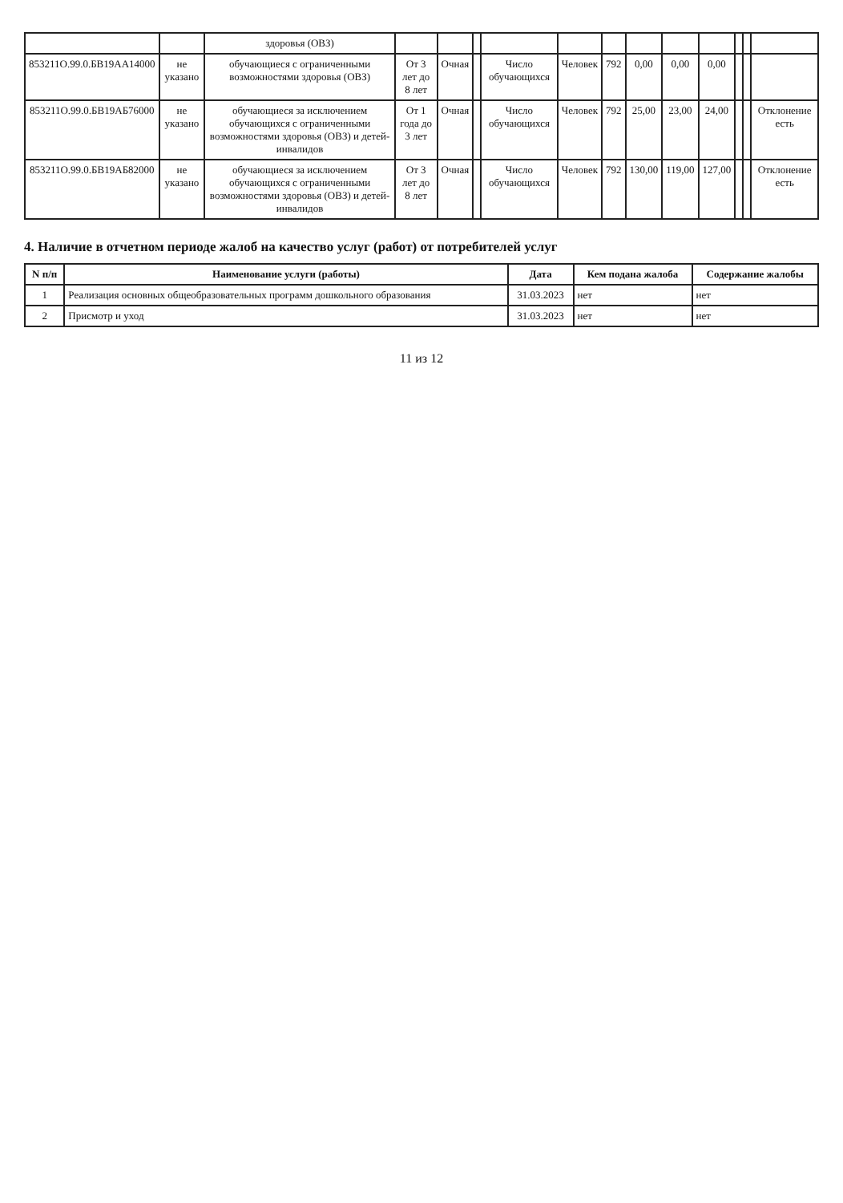| | | здоровья (ОВЗ) | | | | | | | | | | | | |
| 853211О.99.0.БВ19АА14000 | не указано | обучающиеся с ограниченными возможностями здоровья (ОВЗ) | От 3 лет до 8 лет | Очная | | Число обучающихся | Человек | 792 | 0,00 | 0,00 | 0,00 | | | |
| 853211О.99.0.БВ19АБ76000 | не указано | обучающиеся за исключением обучающихся с ограниченными возможностями здоровья (ОВЗ) и детей-инвалидов | От 1 года до 3 лет | Очная | | Число обучающихся | Человек | 792 | 25,00 | 23,00 | 24,00 | | | Отклонение есть |
| 853211О.99.0.БВ19АБ82000 | не указано | обучающиеся за исключением обучающихся с ограниченными возможностями здоровья (ОВЗ) и детей-инвалидов | От 3 лет до 8 лет | Очная | | Число обучающихся | Человек | 792 | 130,00 | 119,00 | 127,00 | | | Отклонение есть |
4. Наличие в отчетном периоде жалоб на качество услуг (работ) от потребителей услуг
| N п/п | Наименование услуги (работы) | Дата | Кем подана жалоба | Содержание жалобы |
| --- | --- | --- | --- | --- |
| 1 | Реализация основных общеобразовательных программ дошкольного образования | 31.03.2023 | нет | нет |
| 2 | Присмотр и уход | 31.03.2023 | нет | нет |
11 из 12